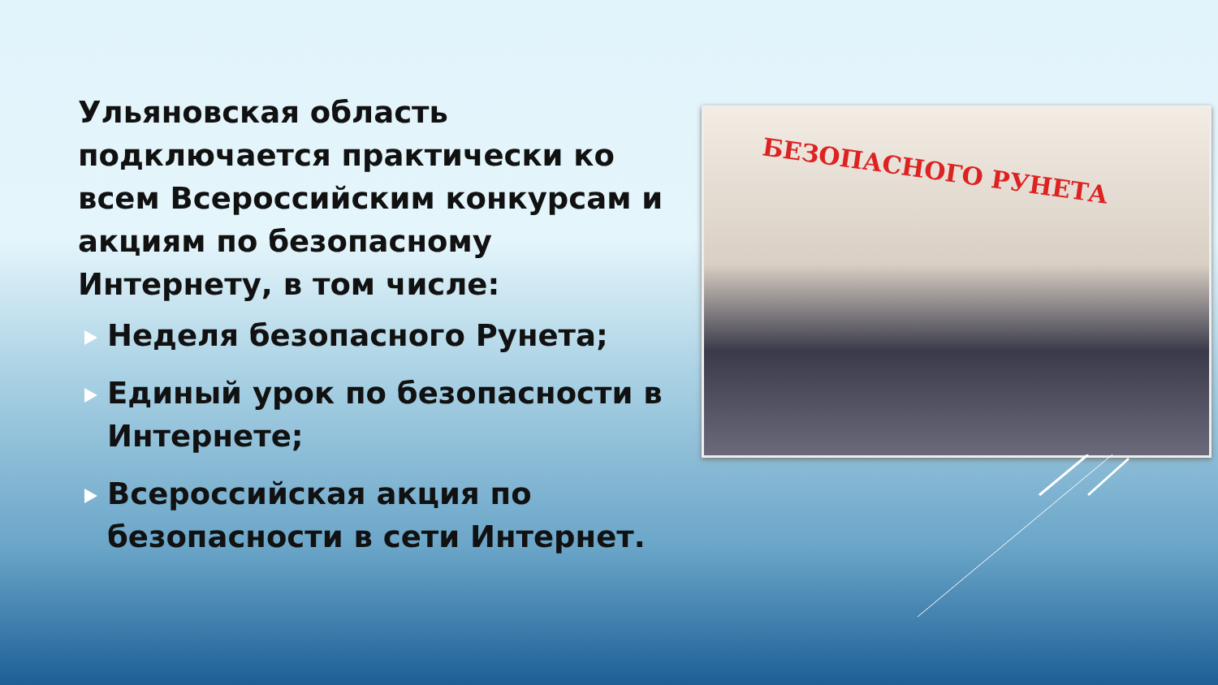Ульяновская область подключается практически ко всем Всероссийским конкурсам и акциям по безопасному Интернету, в том числе:
Неделя безопасного Рунета;
Единый урок по безопасности в Интернете;
Всероссийская акция по безопасности в сети Интернет.
БЕЗОПАСНОГО РУНЕТА